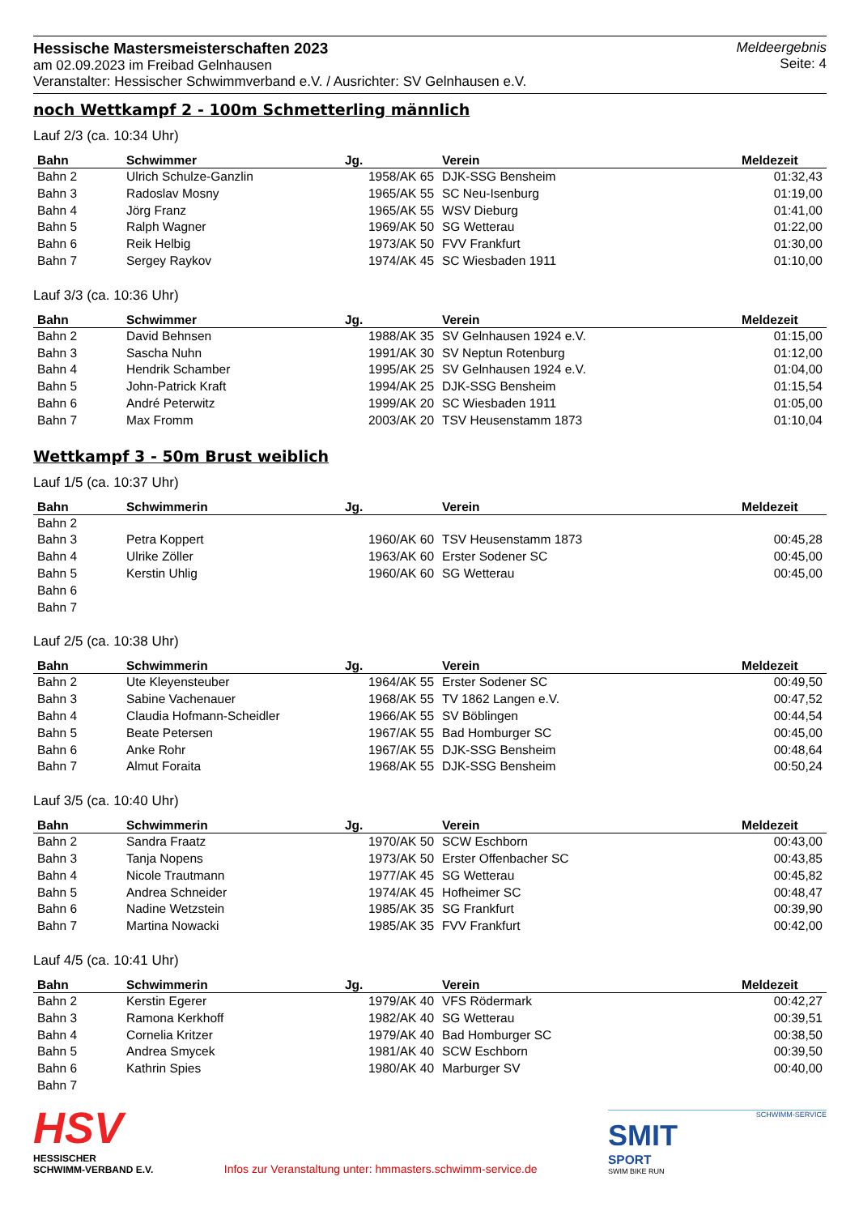Hessische Mastersmeisterschaften 2023
am 02.09.2023 im Freibad Gelnhausen
Veranstalter: Hessischer Schwimmverband e.V. / Ausrichter: SV Gelnhausen e.V.
Meldeergebnis
Seite: 4
noch Wettkampf 2 - 100m Schmetterling männlich
Lauf 2/3 (ca. 10:34 Uhr)
| Bahn | Schwimmer | Jg. | Verein | Meldezeit |
| --- | --- | --- | --- | --- |
| Bahn 2 | Ulrich Schulze-Ganzlin | 1958/AK 65 | DJK-SSG Bensheim | 01:32,43 |
| Bahn 3 | Radoslav Mosny | 1965/AK 55 | SC Neu-Isenburg | 01:19,00 |
| Bahn 4 | Jörg Franz | 1965/AK 55 | WSV Dieburg | 01:41,00 |
| Bahn 5 | Ralph Wagner | 1969/AK 50 | SG Wetterau | 01:22,00 |
| Bahn 6 | Reik Helbig | 1973/AK 50 | FVV Frankfurt | 01:30,00 |
| Bahn 7 | Sergey Raykov | 1974/AK 45 | SC Wiesbaden 1911 | 01:10,00 |
Lauf 3/3 (ca. 10:36 Uhr)
| Bahn | Schwimmer | Jg. | Verein | Meldezeit |
| --- | --- | --- | --- | --- |
| Bahn 2 | David Behnsen | 1988/AK 35 | SV Gelnhausen 1924 e.V. | 01:15,00 |
| Bahn 3 | Sascha Nuhn | 1991/AK 30 | SV Neptun Rotenburg | 01:12,00 |
| Bahn 4 | Hendrik Schamber | 1995/AK 25 | SV Gelnhausen 1924 e.V. | 01:04,00 |
| Bahn 5 | John-Patrick Kraft | 1994/AK 25 | DJK-SSG Bensheim | 01:15,54 |
| Bahn 6 | André Peterwitz | 1999/AK 20 | SC Wiesbaden 1911 | 01:05,00 |
| Bahn 7 | Max Fromm | 2003/AK 20 | TSV Heusenstamm 1873 | 01:10,04 |
Wettkampf 3 - 50m Brust weiblich
Lauf 1/5 (ca. 10:37 Uhr)
| Bahn | Schwimmerin | Jg. | Verein | Meldezeit |
| --- | --- | --- | --- | --- |
| Bahn 2 | | | | |
| Bahn 3 | Petra Koppert | 1960/AK 60 | TSV Heusenstamm 1873 | 00:45,28 |
| Bahn 4 | Ulrike Zöller | 1963/AK 60 | Erster Sodener SC | 00:45,00 |
| Bahn 5 | Kerstin Uhlig | 1960/AK 60 | SG Wetterau | 00:45,00 |
| Bahn 6 | | | | |
| Bahn 7 | | | | |
Lauf 2/5 (ca. 10:38 Uhr)
| Bahn | Schwimmerin | Jg. | Verein | Meldezeit |
| --- | --- | --- | --- | --- |
| Bahn 2 | Ute Kleyensteuber | 1964/AK 55 | Erster Sodener SC | 00:49,50 |
| Bahn 3 | Sabine Vachenauer | 1968/AK 55 | TV 1862 Langen e.V. | 00:47,52 |
| Bahn 4 | Claudia Hofmann-Scheidler | 1966/AK 55 | SV Böblingen | 00:44,54 |
| Bahn 5 | Beate Petersen | 1967/AK 55 | Bad Homburger SC | 00:45,00 |
| Bahn 6 | Anke Rohr | 1967/AK 55 | DJK-SSG Bensheim | 00:48,64 |
| Bahn 7 | Almut Foraita | 1968/AK 55 | DJK-SSG Bensheim | 00:50,24 |
Lauf 3/5 (ca. 10:40 Uhr)
| Bahn | Schwimmerin | Jg. | Verein | Meldezeit |
| --- | --- | --- | --- | --- |
| Bahn 2 | Sandra Fraatz | 1970/AK 50 | SCW Eschborn | 00:43,00 |
| Bahn 3 | Tanja Nopens | 1973/AK 50 | Erster Offenbacher SC | 00:43,85 |
| Bahn 4 | Nicole Trautmann | 1977/AK 45 | SG Wetterau | 00:45,82 |
| Bahn 5 | Andrea Schneider | 1974/AK 45 | Hofheimer SC | 00:48,47 |
| Bahn 6 | Nadine Wetzstein | 1985/AK 35 | SG Frankfurt | 00:39,90 |
| Bahn 7 | Martina Nowacki | 1985/AK 35 | FVV Frankfurt | 00:42,00 |
Lauf 4/5 (ca. 10:41 Uhr)
| Bahn | Schwimmerin | Jg. | Verein | Meldezeit |
| --- | --- | --- | --- | --- |
| Bahn 2 | Kerstin Egerer | 1979/AK 40 | VFS Rödermark | 00:42,27 |
| Bahn 3 | Ramona Kerkhoff | 1982/AK 40 | SG Wetterau | 00:39,51 |
| Bahn 4 | Cornelia Kritzer | 1979/AK 40 | Bad Homburger SC | 00:38,50 |
| Bahn 5 | Andrea Smycek | 1981/AK 40 | SCW Eschborn | 00:39,50 |
| Bahn 6 | Kathrin Spies | 1980/AK 40 | Marburger SV | 00:40,00 |
| Bahn 7 | | | | |
HSV
HESSISCHER
SCHWIMM-VERBAND E.V.
Infos zur Veranstaltung unter: hmmasters.schwimm-service.de
SCHWIMM-SERVICE
SMIT
SPORT
SWIM BIKE RUN